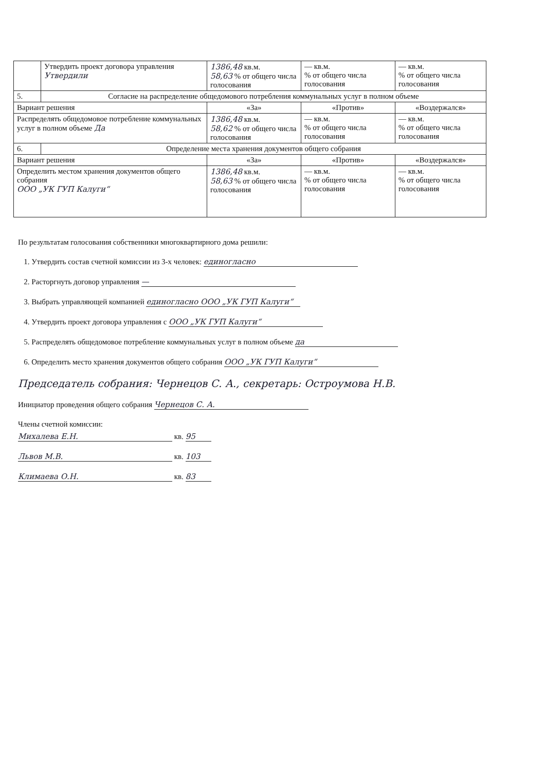| | Утвердить проект договора управления Утвердили | 1386,48 кв.м. 58,63 % от общего числа голосования | — кв.м. % от общего числа голосования | — кв.м. % от общего числа голосования |
| 5. | Согласие на распределение общедомового потребления коммунальных услуг в полном объеме | | | |
| Вариант решения | | «За» | «Против» | «Воздержался» |
| Распределять общедомовое потребление коммунальных услуг в полном объеме Да | | 1386,48 кв.м. 58,62 % от общего числа голосования | — кв.м. % от общего числа голосования | — кв.м. % от общего числа голосования |
| 6. | Определение места хранения документов общего собрания | | | |
| Вариант решения | | «За» | «Против» | «Воздержался» |
| Определить местом хранения документов общего собрания ООО „УК ГУП Калуги“ | | 1386,48 кв.м. 58,63 % от общего числа голосования | — кв.м. % от общего числа голосования | — кв.м. % от общего числа голосования |
По результатам голосования собственники многоквартирного дома решили:
1. Утвердить состав счетной комиссии из 3-х человек: единогласно
2. Расторгнуть договор управления —
3. Выбрать управляющей компанией единогласно ООО „УК ГУП Калуги“
4. Утвердить проект договора управления с ООО „УК ГУП Калуги“
5. Распределять общедомовое потребление коммунальных услуг в полном объеме да
6. Определить место хранения документов общего собрания ООО „УК ГУП Калуги“
Председатель собрания: Чернецов С. А., секретарь: Остроумова Н.В.
Инициатор проведения общего собрания Чернецов С. А.
Члены счетной комиссии:
Михалева Е.Н. кв. 95
Львов М.В. кв. 103
Климаева О.Н. кв. 83